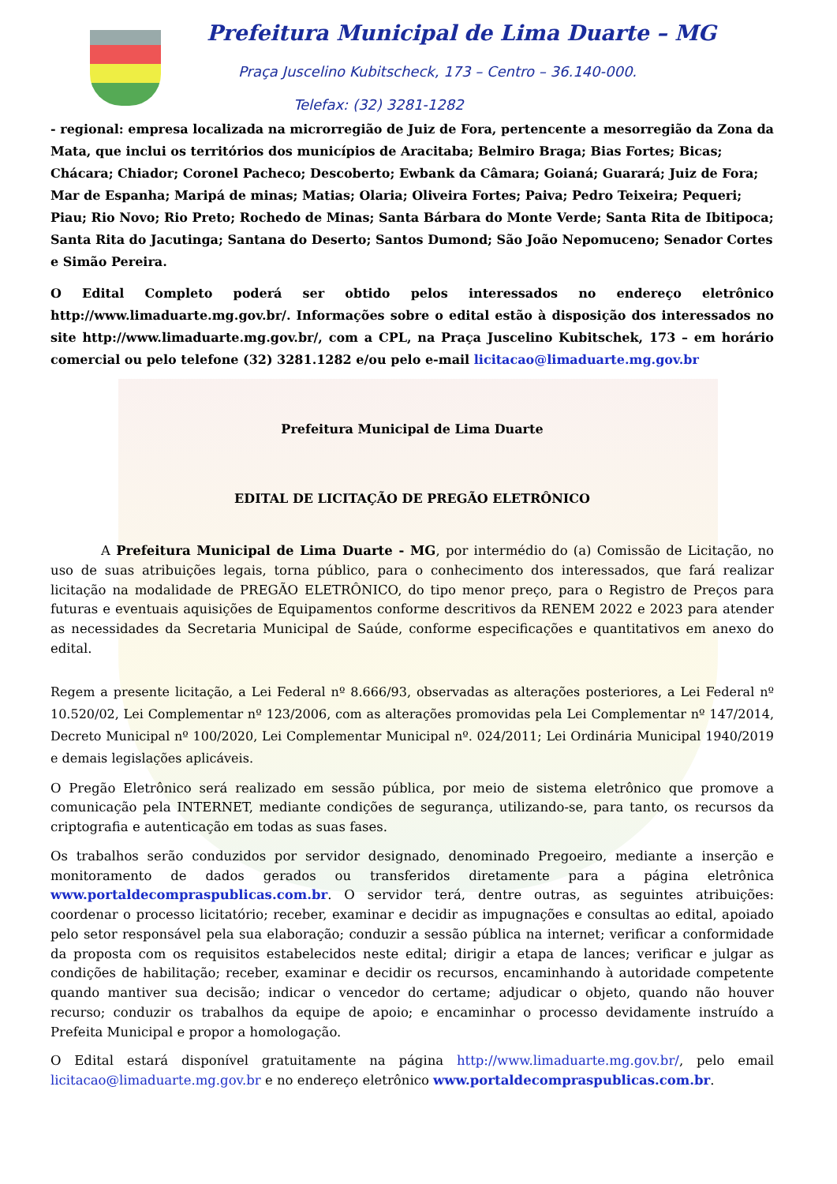Prefeitura Municipal de Lima Duarte – MG
Praça Juscelino Kubitscheck, 173 – Centro – 36.140-000.
Telefax: (32) 3281-1282
- regional: empresa localizada na microrregião de Juiz de Fora, pertencente a mesorregião da Zona da Mata, que inclui os territórios dos municípios de Aracitaba; Belmiro Braga; Bias Fortes; Bicas; Chácara; Chiador; Coronel Pacheco; Descoberto; Ewbank da Câmara; Goianá; Guarará; Juiz de Fora; Mar de Espanha; Maripá de minas; Matias; Olaria; Oliveira Fortes; Paiva; Pedro Teixeira; Pequeri; Piau; Rio Novo; Rio Preto; Rochedo de Minas; Santa Bárbara do Monte Verde; Santa Rita de Ibitipoca; Santa Rita do Jacutinga; Santana do Deserto; Santos Dumond; São João Nepomuceno; Senador Cortes e Simão Pereira.
O Edital Completo poderá ser obtido pelos interessados no endereço eletrônico http://www.limaduarte.mg.gov.br/. Informações sobre o edital estão à disposição dos interessados no site http://www.limaduarte.mg.gov.br/, com a CPL, na Praça Juscelino Kubitschek, 173 – em horário comercial ou pelo telefone (32) 3281.1282 e/ou pelo e-mail licitacao@limaduarte.mg.gov.br
Prefeitura Municipal de Lima Duarte
EDITAL DE LICITAÇÃO DE PREGÃO ELETRÔNICO
A Prefeitura Municipal de Lima Duarte - MG, por intermédio do (a) Comissão de Licitação, no uso de suas atribuições legais, torna público, para o conhecimento dos interessados, que fará realizar licitação na modalidade de PREGÃO ELETRÔNICO, do tipo menor preço, para o Registro de Preços para futuras e eventuais aquisições de Equipamentos conforme descritivos da RENEM 2022 e 2023 para atender as necessidades da Secretaria Municipal de Saúde, conforme especificações e quantitativos em anexo do edital.
Regem a presente licitação, a Lei Federal nº 8.666/93, observadas as alterações posteriores, a Lei Federal nº 10.520/02, Lei Complementar nº 123/2006, com as alterações promovidas pela Lei Complementar nº 147/2014, Decreto Municipal nº 100/2020, Lei Complementar Municipal nº. 024/2011; Lei Ordinária Municipal 1940/2019 e demais legislações aplicáveis.
O Pregão Eletrônico será realizado em sessão pública, por meio de sistema eletrônico que promove a comunicação pela INTERNET, mediante condições de segurança, utilizando-se, para tanto, os recursos da criptografia e autenticação em todas as suas fases.
Os trabalhos serão conduzidos por servidor designado, denominado Pregoeiro, mediante a inserção e monitoramento de dados gerados ou transferidos diretamente para a página eletrônica www.portaldecompraspublicas.com.br. O servidor terá, dentre outras, as seguintes atribuições: coordenar o processo licitatório; receber, examinar e decidir as impugnações e consultas ao edital, apoiado pelo setor responsável pela sua elaboração; conduzir a sessão pública na internet; verificar a conformidade da proposta com os requisitos estabelecidos neste edital; dirigir a etapa de lances; verificar e julgar as condições de habilitação; receber, examinar e decidir os recursos, encaminhando à autoridade competente quando mantiver sua decisão; indicar o vencedor do certame; adjudicar o objeto, quando não houver recurso; conduzir os trabalhos da equipe de apoio; e encaminhar o processo devidamente instruído a Prefeita Municipal e propor a homologação.
O Edital estará disponível gratuitamente na página http://www.limaduarte.mg.gov.br/, pelo email licitacao@limaduarte.mg.gov.br e no endereço eletrônico www.portaldecompraspublicas.com.br.